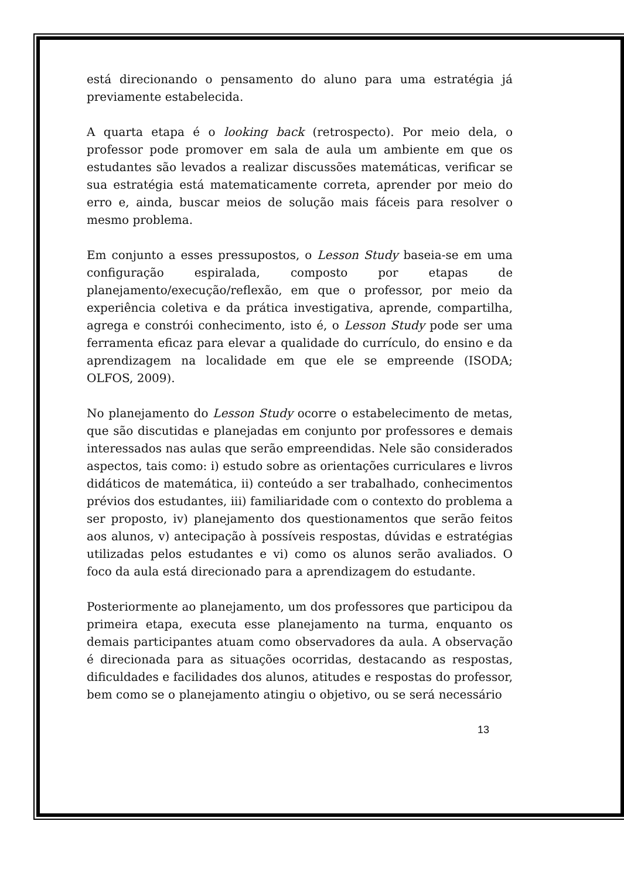está direcionando o pensamento do aluno para uma estratégia já previamente estabelecida.
A quarta etapa é o looking back (retrospecto). Por meio dela, o professor pode promover em sala de aula um ambiente em que os estudantes são levados a realizar discussões matemáticas, verificar se sua estratégia está matematicamente correta, aprender por meio do erro e, ainda, buscar meios de solução mais fáceis para resolver o mesmo problema.
Em conjunto a esses pressupostos, o Lesson Study baseia-se em uma configuração espiralada, composto por etapas de planejamento/execução/reflexão, em que o professor, por meio da experiência coletiva e da prática investigativa, aprende, compartilha, agrega e constrói conhecimento, isto é, o Lesson Study pode ser uma ferramenta eficaz para elevar a qualidade do currículo, do ensino e da aprendizagem na localidade em que ele se empreende (ISODA; OLFOS, 2009).
No planejamento do Lesson Study ocorre o estabelecimento de metas, que são discutidas e planejadas em conjunto por professores e demais interessados nas aulas que serão empreendidas. Nele são considerados aspectos, tais como: i) estudo sobre as orientações curriculares e livros didáticos de matemática, ii) conteúdo a ser trabalhado, conhecimentos prévios dos estudantes, iii) familiaridade com o contexto do problema a ser proposto, iv) planejamento dos questionamentos que serão feitos aos alunos, v) antecipação à possíveis respostas, dúvidas e estratégias utilizadas pelos estudantes e vi) como os alunos serão avaliados. O foco da aula está direcionado para a aprendizagem do estudante.
Posteriormente ao planejamento, um dos professores que participou da primeira etapa, executa esse planejamento na turma, enquanto os demais participantes atuam como observadores da aula. A observação é direcionada para as situações ocorridas, destacando as respostas, dificuldades e facilidades dos alunos, atitudes e respostas do professor, bem como se o planejamento atingiu o objetivo, ou se será necessário
13